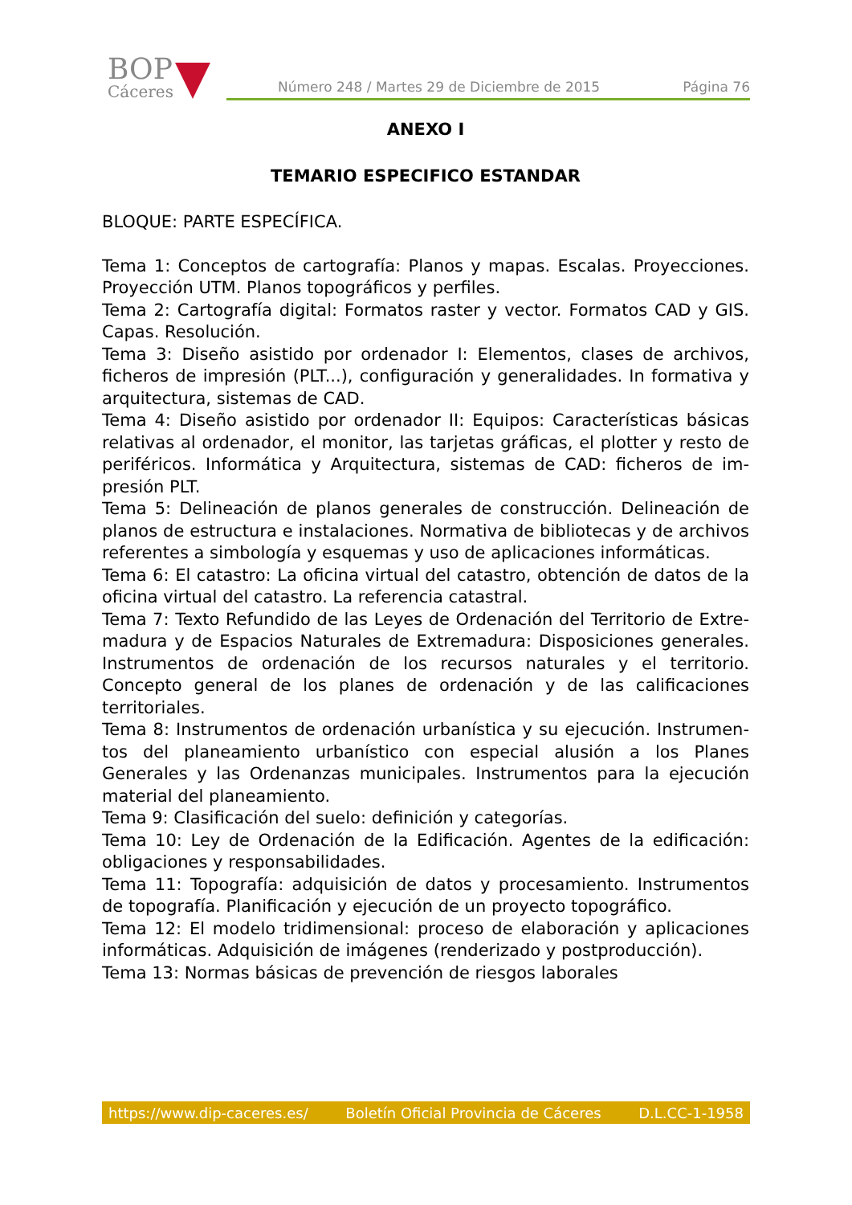BOP
Cáceres
Número 248 / Martes 29 de Diciembre de 2015 Página 76
ANEXO I
TEMARIO ESPECIFICO ESTANDAR
BLOQUE: PARTE ESPECÍFICA.
Tema 1: Conceptos de cartografía: Planos y mapas. Escalas. Proyecciones. Proyección UTM. Planos topográficos y perfiles.
Tema 2: Cartografía digital: Formatos raster y vector. Formatos CAD y GIS. Capas. Resolución.
Tema 3: Diseño asistido por ordenador I: Elementos, clases de archivos, ficheros de impresión (PLT...), configuración y generalidades. In formativa y arquitectura, sistemas de CAD.
Tema 4: Diseño asistido por ordenador II: Equipos: Características básicas relativas al ordenador, el monitor, las tarjetas gráficas, el plotter y resto de periféricos. Informática y Arquitectura, sistemas de CAD: ficheros de im-presión PLT.
Tema 5: Delineación de planos generales de construcción. Delineación de planos de estructura e instalaciones. Normativa de bibliotecas y de archivos referentes a simbología y esquemas y uso de aplicaciones informáticas.
Tema 6: El catastro: La oficina virtual del catastro, obtención de datos de la oficina virtual del catastro. La referencia catastral.
Tema 7: Texto Refundido de las Leyes de Ordenación del Territorio de Extre-madura y de Espacios Naturales de Extremadura: Disposiciones generales. Instrumentos de ordenación de los recursos naturales y el territorio. Concepto general de los planes de ordenación y de las calificaciones territoriales.
Tema 8: Instrumentos de ordenación urbanística y su ejecución. Instrumen-tos del planeamiento urbanístico con especial alusión a los Planes Generales y las Ordenanzas municipales. Instrumentos para la ejecución material del planeamiento.
Tema 9: Clasificación del suelo: definición y categorías.
Tema 10: Ley de Ordenación de la Edificación. Agentes de la edificación: obligaciones y responsabilidades.
Tema 11: Topografía: adquisición de datos y procesamiento. Instrumentos de topografía. Planificación y ejecución de un proyecto topográfico.
Tema 12: El modelo tridimensional: proceso de elaboración y aplicaciones informáticas. Adquisición de imágenes (renderizado y postproducción).
Tema 13: Normas básicas de prevención de riesgos laborales
https://www.dip-caceres.es/ Boletín Oficial Provincia de Cáceres D.L.CC-1-1958